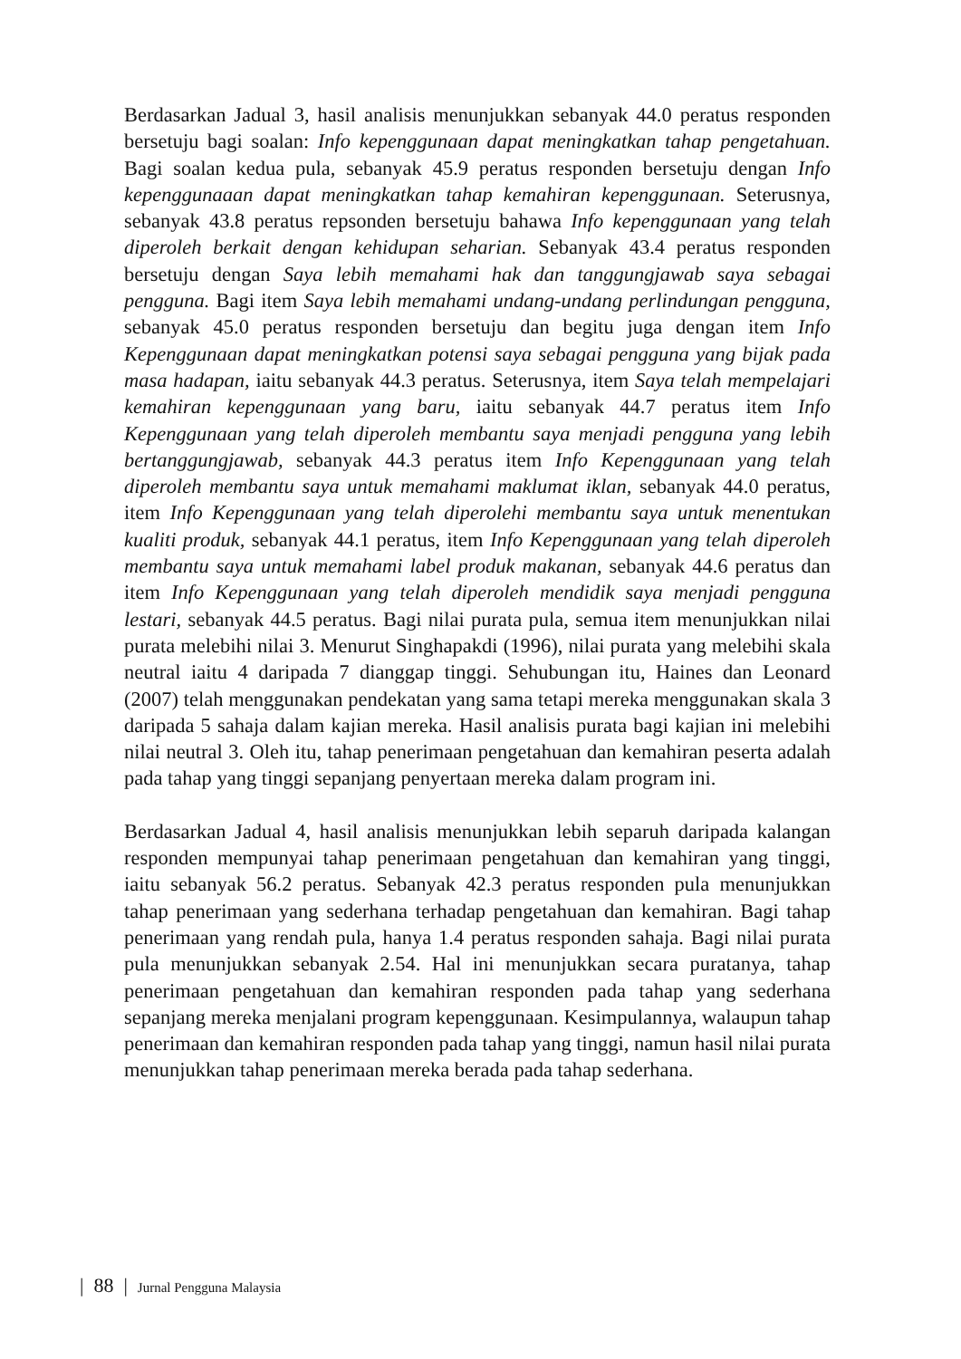Berdasarkan Jadual 3, hasil analisis menunjukkan sebanyak 44.0 peratus responden bersetuju bagi soalan: Info kepenggunaan dapat meningkatkan tahap pengetahuan. Bagi soalan kedua pula, sebanyak 45.9 peratus responden bersetuju dengan Info kepenggunaaan dapat meningkatkan tahap kemahiran kepenggunaan. Seterusnya, sebanyak 43.8 peratus repsonden bersetuju bahawa Info kepenggunaan yang telah diperoleh berkait dengan kehidupan seharian. Sebanyak 43.4 peratus responden bersetuju dengan Saya lebih memahami hak dan tanggungjawab saya sebagai pengguna. Bagi item Saya lebih memahami undang-undang perlindungan pengguna, sebanyak 45.0 peratus responden bersetuju dan begitu juga dengan item Info Kepenggunaan dapat meningkatkan potensi saya sebagai pengguna yang bijak pada masa hadapan, iaitu sebanyak 44.3 peratus. Seterusnya, item Saya telah mempelajari kemahiran kepenggunaan yang baru, iaitu sebanyak 44.7 peratus item Info Kepenggunaan yang telah diperoleh membantu saya menjadi pengguna yang lebih bertanggungjawab, sebanyak 44.3 peratus item Info Kepenggunaan yang telah diperoleh membantu saya untuk memahami maklumat iklan, sebanyak 44.0 peratus, item Info Kepenggunaan yang telah diperolehi membantu saya untuk menentukan kualiti produk, sebanyak 44.1 peratus, item Info Kepenggunaan yang telah diperoleh membantu saya untuk memahami label produk makanan, sebanyak 44.6 peratus dan item Info Kepenggunaan yang telah diperoleh mendidik saya menjadi pengguna lestari, sebanyak 44.5 peratus. Bagi nilai purata pula, semua item menunjukkan nilai purata melebihi nilai 3. Menurut Singhapakdi (1996), nilai purata yang melebihi skala neutral iaitu 4 daripada 7 dianggap tinggi. Sehubungan itu, Haines dan Leonard (2007) telah menggunakan pendekatan yang sama tetapi mereka menggunakan skala 3 daripada 5 sahaja dalam kajian mereka. Hasil analisis purata bagi kajian ini melebihi nilai neutral 3. Oleh itu, tahap penerimaan pengetahuan dan kemahiran peserta adalah pada tahap yang tinggi sepanjang penyertaan mereka dalam program ini.
Berdasarkan Jadual 4, hasil analisis menunjukkan lebih separuh daripada kalangan responden mempunyai tahap penerimaan pengetahuan dan kemahiran yang tinggi, iaitu sebanyak 56.2 peratus. Sebanyak 42.3 peratus responden pula menunjukkan tahap penerimaan yang sederhana terhadap pengetahuan dan kemahiran. Bagi tahap penerimaan yang rendah pula, hanya 1.4 peratus responden sahaja. Bagi nilai purata pula menunjukkan sebanyak 2.54. Hal ini menunjukkan secara puratanya, tahap penerimaan pengetahuan dan kemahiran responden pada tahap yang sederhana sepanjang mereka menjalani program kepenggunaan. Kesimpulannya, walaupun tahap penerimaan dan kemahiran responden pada tahap yang tinggi, namun hasil nilai purata menunjukkan tahap penerimaan mereka berada pada tahap sederhana.
| 88 | Jurnal Pengguna Malaysia